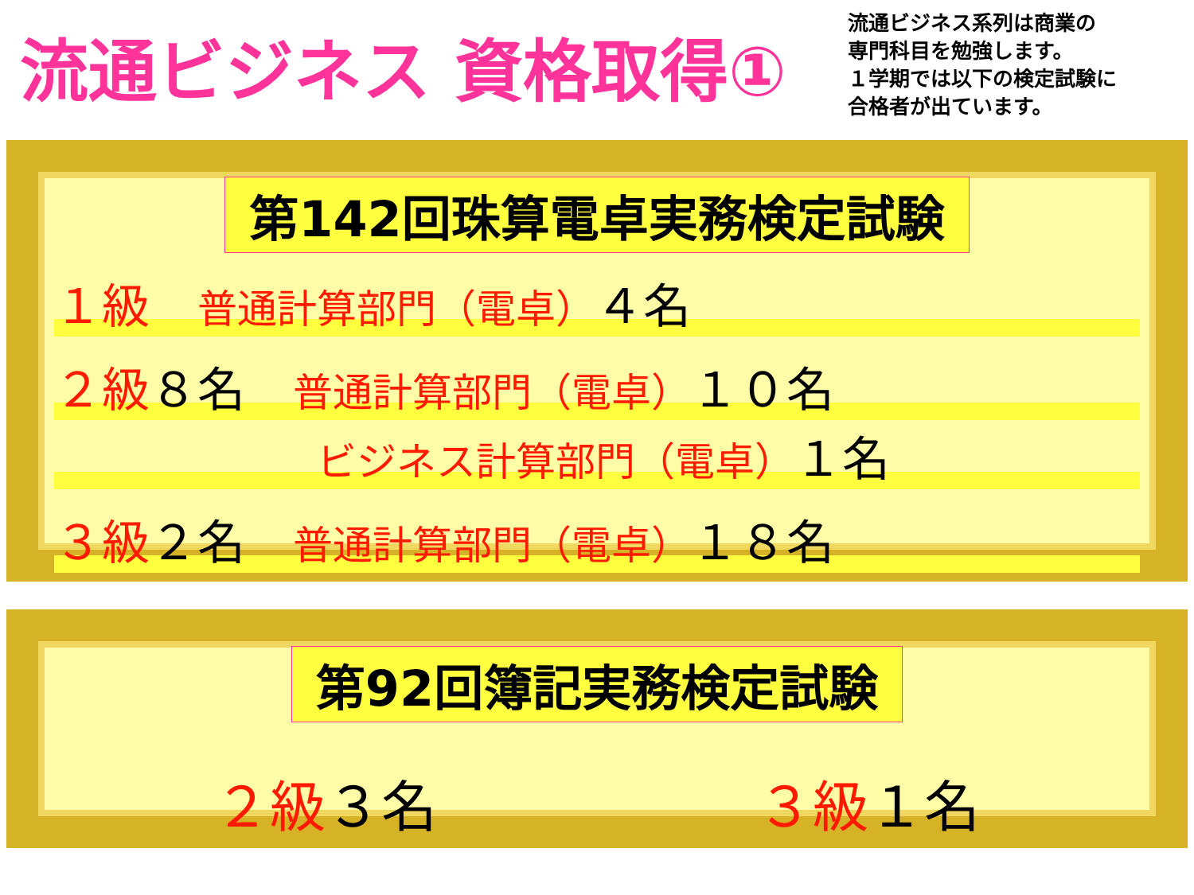流通ビジネス 資格取得①
流通ビジネス系列は商業の
専門科目を勉強します。
１学期では以下の検定試験に
合格者が出ています。
第142回珠算電卓実務検定試験
１級　普通計算部門（電卓）４名
２級８名　普通計算部門（電卓）１０名
ビジネス計算部門（電卓）１名
３級２名　普通計算部門（電卓）１８名
第92回簿記実務検定試験
２級３名 ３級１名